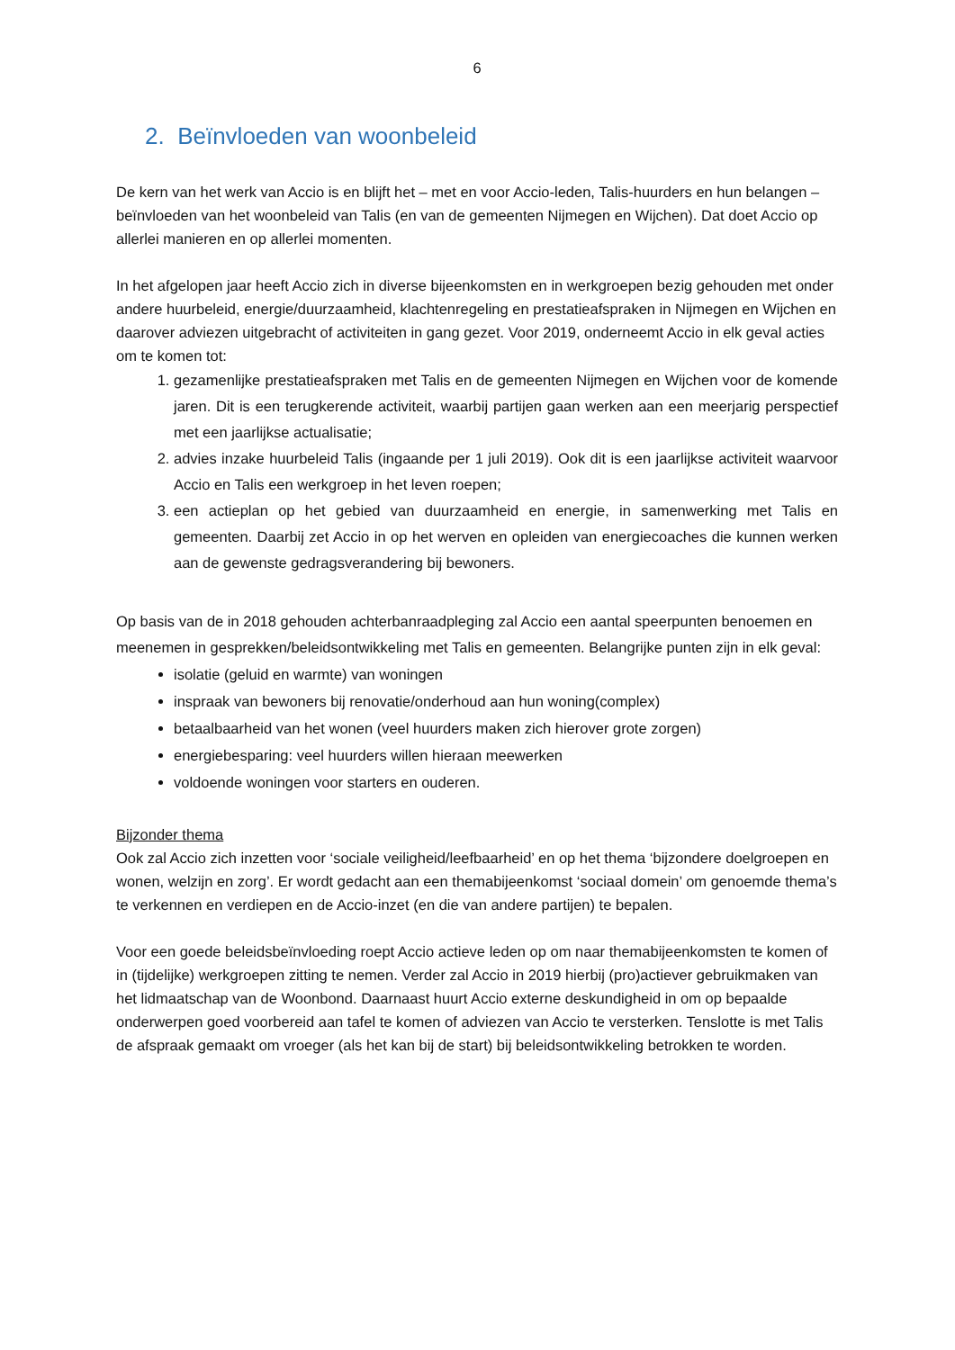6
2. Beïnvloeden van woonbeleid
De kern van het werk van Accio is en blijft het – met en voor Accio-leden, Talis-huurders en hun belangen – beïnvloeden van het woonbeleid van Talis (en van de gemeenten Nijmegen en Wijchen). Dat doet Accio op allerlei manieren en op allerlei momenten.
In het afgelopen jaar heeft Accio zich in diverse bijeenkomsten en in werkgroepen bezig gehouden met onder andere huurbeleid, energie/duurzaamheid, klachtenregeling en prestatieafspraken in Nijmegen en Wijchen en daarover adviezen uitgebracht of activiteiten in gang gezet. Voor 2019, onderneemt Accio in elk geval acties om te komen tot:
1. gezamenlijke prestatieafspraken met Talis en de gemeenten Nijmegen en Wijchen voor de komende jaren. Dit is een terugkerende activiteit, waarbij partijen gaan werken aan een meerjarig perspectief met een jaarlijkse actualisatie;
2. advies inzake huurbeleid Talis (ingaande per 1 juli 2019). Ook dit is een jaarlijkse activiteit waarvoor Accio en Talis een werkgroep in het leven roepen;
3. een actieplan op het gebied van duurzaamheid en energie, in samenwerking met Talis en gemeenten. Daarbij zet Accio in op het werven en opleiden van energiecoaches die kunnen werken aan de gewenste gedragsverandering bij bewoners.
Op basis van de in 2018 gehouden achterbanraadpleging zal Accio een aantal speerpunten benoemen en meenemen in gesprekken/beleidsontwikkeling met Talis en gemeenten. Belangrijke punten zijn in elk geval:
isolatie (geluid en warmte) van woningen
inspraak van bewoners bij renovatie/onderhoud aan hun woning(complex)
betaalbaarheid van het wonen (veel huurders maken zich hierover grote zorgen)
energiebesparing: veel huurders willen hieraan meewerken
voldoende woningen voor starters en ouderen.
Bijzonder thema
Ook zal Accio zich inzetten voor ‘sociale veiligheid/leefbaarheid’ en op het thema ‘bijzondere doelgroepen en wonen, welzijn en zorg’. Er wordt gedacht aan een themabijeenkomst ‘sociaal domein’ om genoemde thema’s te verkennen en verdiepen en de Accio-inzet (en die van andere partijen) te bepalen.
Voor een goede beleidsbeïnvloeding roept Accio actieve leden op om naar themabijeenkomsten te komen of in (tijdelijke) werkgroepen zitting te nemen. Verder zal Accio in 2019 hierbij (pro)actiever gebruikmaken van het lidmaatschap van de Woonbond. Daarnaast huurt Accio externe deskundigheid in om op bepaalde onderwerpen goed voorbereid aan tafel te komen of adviezen van Accio te versterken. Tenslotte is met Talis de afspraak gemaakt om vroeger (als het kan bij de start) bij beleidsontwikkeling betrokken te worden.